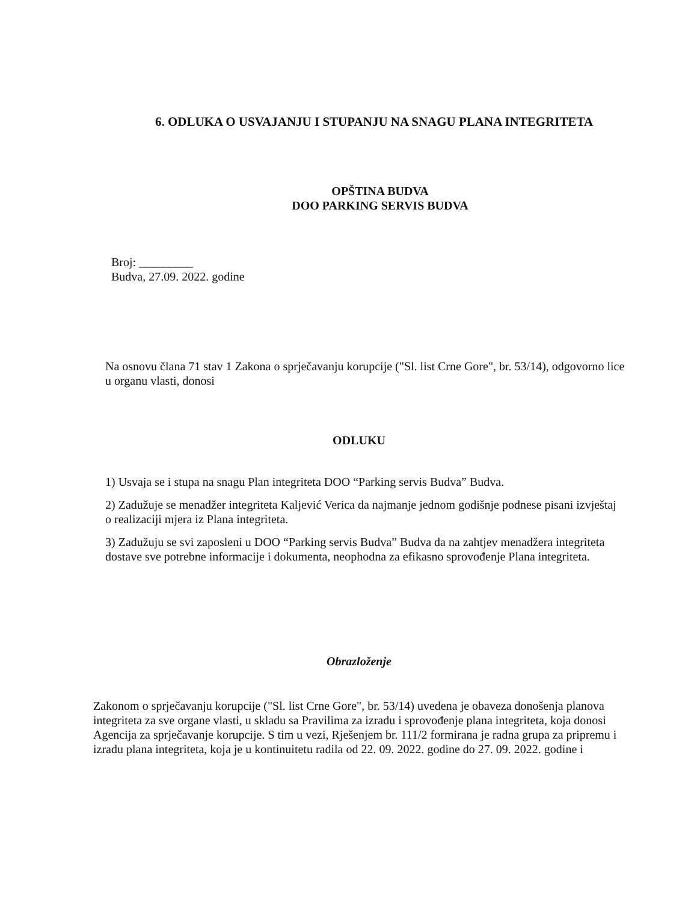6. ODLUKA O USVAJANJU I STUPANJU NA SNAGU PLANA INTEGRITETA
OPŠTINA BUDVA
DOO PARKING SERVIS BUDVA
Broj: _________
Budva, 27.09. 2022. godine
Na osnovu člana 71 stav 1 Zakona o sprječavanju korupcije ("Sl. list Crne Gore", br. 53/14), odgovorno lice u organu vlasti, donosi
ODLUKU
1) Usvaja se i stupa na snagu Plan integriteta DOO “Parking servis Budva” Budva.
2) Zadužuje se menadžer integriteta Kaljević Verica da najmanje jednom godišnje podnese pisani izvještaj o realizaciji mjera iz Plana integriteta.
3) Zadužuju se svi zaposleni u DOO “Parking servis Budva” Budva da na zahtjev menadžera integriteta dostave sve potrebne informacije i dokumenta, neophodna za efikasno sprovođenje Plana integriteta.
Obrazloženje
Zakonom o sprječavanju korupcije ("Sl. list Crne Gore", br. 53/14) uvedena je obaveza donošenja planova integriteta za sve organe vlasti, u skladu sa Pravilima za izradu i sprovođenje plana integriteta, koja donosi Agencija za sprječavanje korupcije. S tim u vezi, Rješenjem br. 111/2 formirana je radna grupa za pripremu i izradu plana integriteta, koja je u kontinuitetu radila od 22. 09. 2022. godine do 27. 09. 2022. godine i